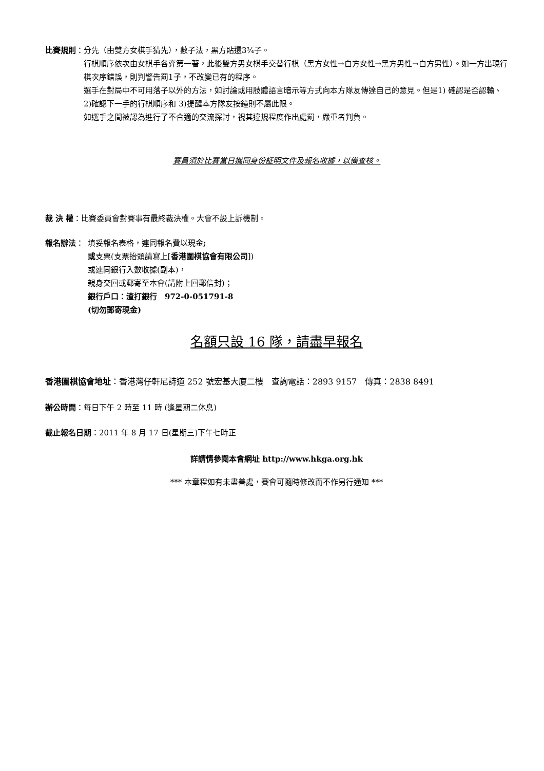比賽規則 ： 分先（由雙方女棋手猜先），數子法，黑方貼還3¾子。
行棋順序依次由女棋手各弈第一著，此後雙方男女棋手交替行棋（黑方女性→白方女性→黑方男性→白方男性）。如一方出現行棋次序錯誤，則判警告罰1子，不改變已有的程序。
選手在對局中不可用落子以外的方法，如討論或用肢體語言暗示等方式向本方隊友傳達自己的意見。但是1) 確認是否認輸、2)確認下一手的行棋順序和 3)提醒本方隊友按鐘則不屬此限。
如選手之間被認為進行了不合適的交流探討，視其違規程度作出處罰，嚴重者判負。
賽員須於比賽當日攜同身份証明文件及報名收據，以備查核。
裁 決 權 ：比賽委員會對賽事有最終裁決權。大會不設上訴機制。
報名辦法 ： 填妥報名表格，連同報名費以現金;
或支票(支票抬頭請寫上[香港圍棋協會有限公司])
或連同銀行入數收據(副本)，
親身交回或郵寄至本會(請附上回郵信封)；
銀行戶口：渣打銀行　972-0-051791-8
(切勿郵寄現金)
名額只設 16 隊，請盡早報名
香港圍棋協會地址：香港灣仔軒尼詩道 252 號宏基大廈二樓　查詢電話：2893 9157　傳真：2838 8491
辦公時間：每日下午 2 時至 11 時 (逢星期二休息)
截止報名日期：2011 年 8 月 17 日(星期三)下午七時正
詳請情參閱本會網址 http://www.hkga.org.hk
*** 本章程如有未盡善處，賽會可隨時修改而不作另行通知 ***